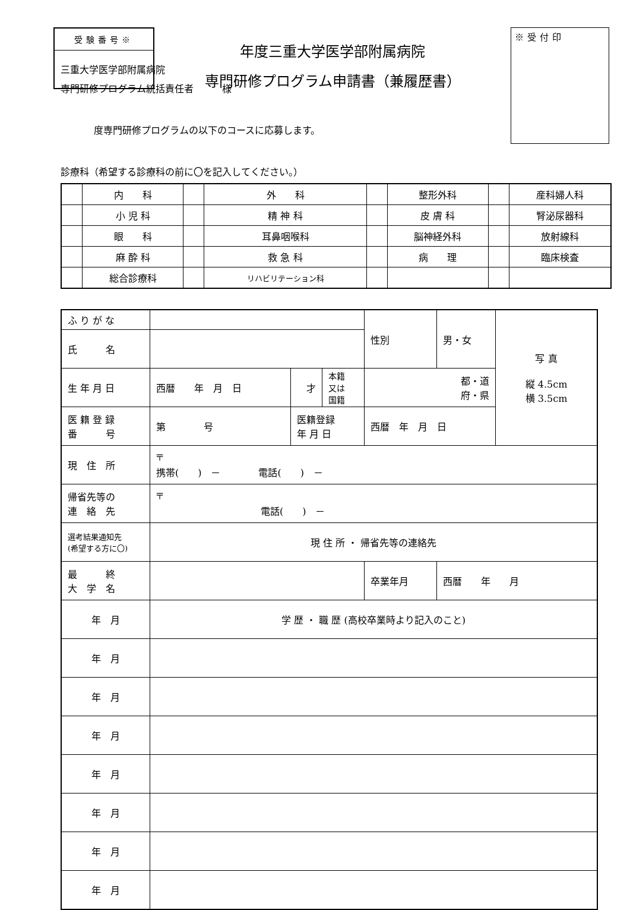受験番号※
年度三重大学医学部附属病院
専門研修プログラム申請書（兼履歴書）
※受付印
三重大学医学部附属病院
専門研修プログラム統括責任者　　　様
度専門研修プログラムの以下のコースに応募します。
診療科（希望する診療科の前に〇を記入してください。）
| | 内 科 | | 外 科 | | 整形外科 | | 産科婦人科 |
| | 小 児 科 | | 精 神 科 | | 皮 膚 科 | | 腎泌尿器科 |
| | 眼 科 | | 耳鼻咽喉科 | | 脳神経外科 | | 放射線科 |
| | 麻 酔 科 | | 救 急 科 | | 病 理 | | 臨床検査 |
| | 総合診療科 | | リハビリテーション科 | | | | |
| ふ り が な | | | | 性別 | 男・女 | 写 真 縦 4.5cm 横 3.5cm |
| 氏 名 | | | | | | |
| 生 年 月 日 | 西暦 年 月 日 | 才 | 本籍 又は 国籍 | 都・道 府・県 | | |
| 医 籍 登 録 番 号 | 第 号 | 医籍登録 年 月 日 | | 西暦 年 月 日 | | |
| 現 住 所 | 〒 携帯( ) － 電話( ) － | | | | | |
| 帰省先等の 連 絡 先 | 〒 電話( ) － | | | | | |
| 選考結果通知先 (希望する方に〇) | 現 住 所 ・ 帰省先等の連絡先 | | | | | |
| 最 終 大 学 名 | | | | 卒業年月 | 西暦 年 月 | |
| 年 月 | 学 歴 ・ 職 歴 (高校卒業時より記入のこと) | | | | | |
| 年 月 | | | | | | |
| 年 月 | | | | | | |
| 年 月 | | | | | | |
| 年 月 | | | | | | |
| 年 月 | | | | | | |
| 年 月 | | | | | | |
| 年 月 | | | | | | |